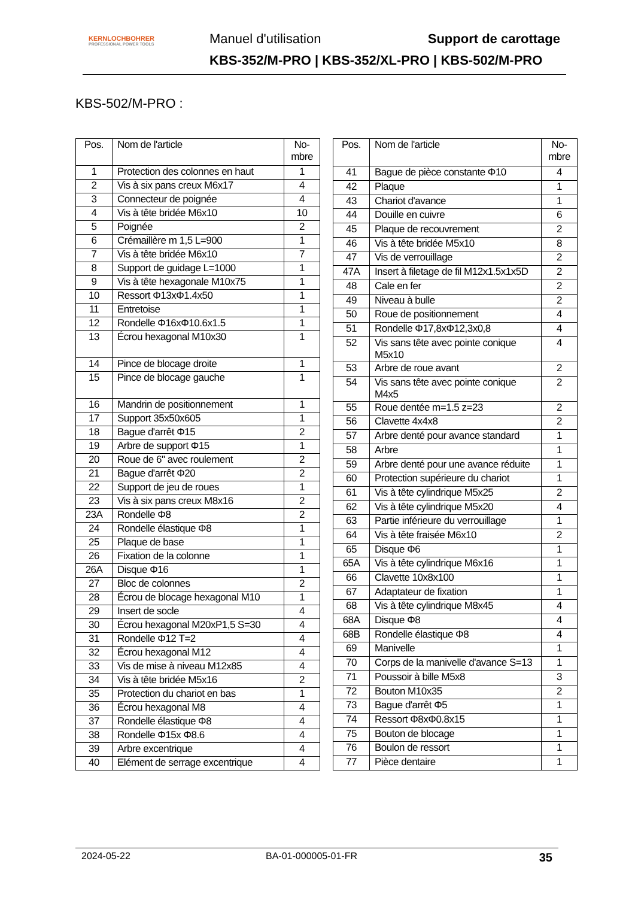KERNLOCHBOHRER
PROFESSIONAL POWER TOOLS
Manuel d'utilisation Support de carottage
KBS-352/M-PRO | KBS-352/XL-PRO | KBS-502/M-PRO
KBS-502/M-PRO :
| Pos. | Nom de l'article | No-mbre |
| --- | --- | --- |
| 1 | Protection des colonnes en haut | 1 |
| 2 | Vis à six pans creux M6x17 | 4 |
| 3 | Connecteur de poignée | 4 |
| 4 | Vis à tête bridée M6x10 | 10 |
| 5 | Poignée | 2 |
| 6 | Crémaillère m 1,5 L=900 | 1 |
| 7 | Vis à tête bridée M6x10 | 7 |
| 8 | Support de guidage L=1000 | 1 |
| 9 | Vis à tête hexagonale M10x75 | 1 |
| 10 | Ressort Φ13xΦ1.4x50 | 1 |
| 11 | Entretoise | 1 |
| 12 | Rondelle Φ16xΦ10.6x1.5 | 1 |
| 13 | Écrou hexagonal M10x30 | 1 |
| 14 | Pince de blocage droite | 1 |
| 15 | Pince de blocage gauche | 1 |
| 16 | Mandrin de positionnement | 1 |
| 17 | Support 35x50x605 | 1 |
| 18 | Bague d'arrêt Φ15 | 2 |
| 19 | Arbre de support Φ15 | 1 |
| 20 | Roue de 6" avec roulement | 2 |
| 21 | Bague d'arrêt Φ20 | 2 |
| 22 | Support de jeu de roues | 1 |
| 23 | Vis à six pans creux M8x16 | 2 |
| 23A | Rondelle Φ8 | 2 |
| 24 | Rondelle élastique Φ8 | 1 |
| 25 | Plaque de base | 1 |
| 26 | Fixation de la colonne | 1 |
| 26A | Disque Φ16 | 1 |
| 27 | Bloc de colonnes | 2 |
| 28 | Écrou de blocage hexagonal M10 | 1 |
| 29 | Insert de socle | 4 |
| 30 | Écrou hexagonal M20xP1,5 S=30 | 4 |
| 31 | Rondelle Φ12 T=2 | 4 |
| 32 | Écrou hexagonal M12 | 4 |
| 33 | Vis de mise à niveau M12x85 | 4 |
| 34 | Vis à tête bridée M5x16 | 2 |
| 35 | Protection du chariot en bas | 1 |
| 36 | Écrou hexagonal M8 | 4 |
| 37 | Rondelle élastique Φ8 | 4 |
| 38 | Rondelle Φ15x Φ8.6 | 4 |
| 39 | Arbre excentrique | 4 |
| 40 | Elément de serrage excentrique | 4 |
| Pos. | Nom de l'article | No-mbre |
| --- | --- | --- |
| 41 | Bague de pièce constante Φ10 | 4 |
| 42 | Plaque | 1 |
| 43 | Chariot d'avance | 1 |
| 44 | Douille en cuivre | 6 |
| 45 | Plaque de recouvrement | 2 |
| 46 | Vis à tête bridée M5x10 | 8 |
| 47 | Vis de verrouillage | 2 |
| 47A | Insert à filetage de fil M12x1.5x1x5D | 2 |
| 48 | Cale en fer | 2 |
| 49 | Niveau à bulle | 2 |
| 50 | Roue de positionnement | 4 |
| 51 | Rondelle Φ17,8xΦ12,3x0,8 | 4 |
| 52 | Vis sans tête avec pointe conique M5x10 | 4 |
| 53 | Arbre de roue avant | 2 |
| 54 | Vis sans tête avec pointe conique M4x5 | 2 |
| 55 | Roue dentée m=1.5 z=23 | 2 |
| 56 | Clavette 4x4x8 | 2 |
| 57 | Arbre denté pour avance standard | 1 |
| 58 | Arbre | 1 |
| 59 | Arbre denté pour une avance réduite | 1 |
| 60 | Protection supérieure du chariot | 1 |
| 61 | Vis à tête cylindrique M5x25 | 2 |
| 62 | Vis à tête cylindrique M5x20 | 4 |
| 63 | Partie inférieure du verrouillage | 1 |
| 64 | Vis à tête fraisée M6x10 | 2 |
| 65 | Disque Φ6 | 1 |
| 65A | Vis à tête cylindrique M6x16 | 1 |
| 66 | Clavette 10x8x100 | 1 |
| 67 | Adaptateur de fixation | 1 |
| 68 | Vis à tête cylindrique M8x45 | 4 |
| 68A | Disque Φ8 | 4 |
| 68B | Rondelle élastique Φ8 | 4 |
| 69 | Manivelle | 1 |
| 70 | Corps de la manivelle d'avance S=13 | 1 |
| 71 | Poussoir à bille M5x8 | 3 |
| 72 | Bouton M10x35 | 2 |
| 73 | Bague d'arrêt Φ5 | 1 |
| 74 | Ressort Φ8xΦ0.8x15 | 1 |
| 75 | Bouton de blocage | 1 |
| 76 | Boulon de ressort | 1 |
| 77 | Pièce dentaire | 1 |
2024-05-22 BA-01-000005-01-FR 35